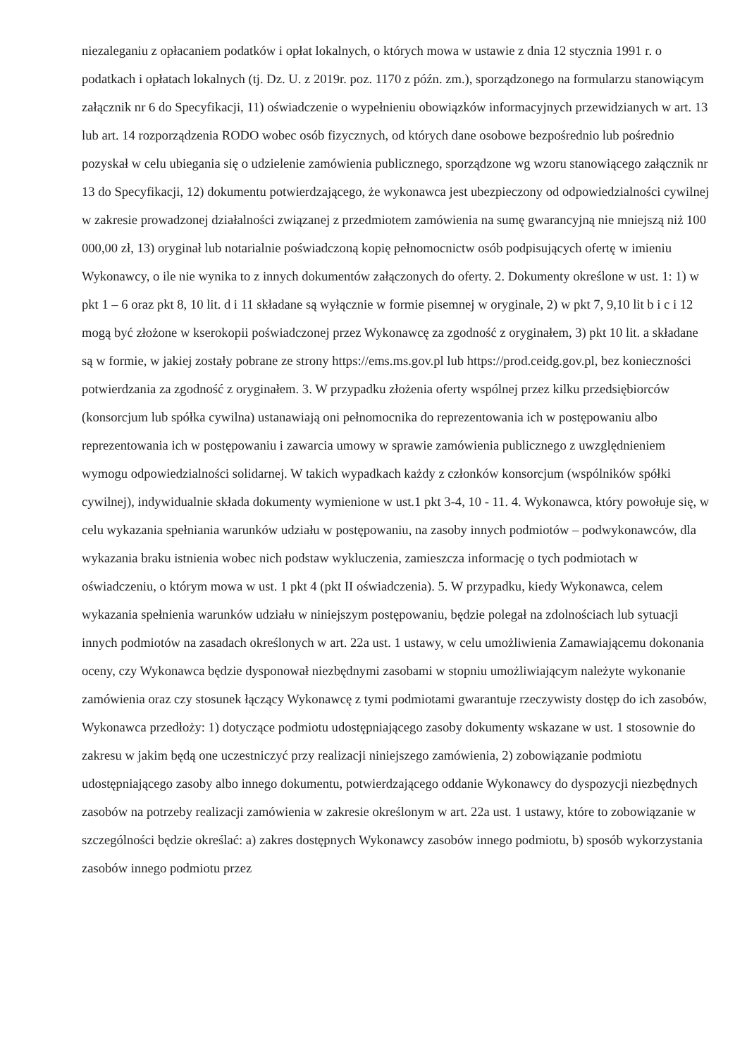niezaleganiu z opłacaniem podatków i opłat lokalnych, o których mowa w ustawie z dnia 12 stycznia 1991 r. o podatkach i opłatach lokalnych (tj. Dz. U. z 2019r. poz. 1170 z późn. zm.), sporządzonego na formularzu stanowiącym załącznik nr 6 do Specyfikacji, 11) oświadczenie o wypełnieniu obowiązków informacyjnych przewidzianych w art. 13 lub art. 14 rozporządzenia RODO wobec osób fizycznych, od których dane osobowe bezpośrednio lub pośrednio pozyskał w celu ubiegania się o udzielenie zamówienia publicznego, sporządzone wg wzoru stanowiącego załącznik nr 13 do Specyfikacji, 12) dokumentu potwierdzającego, że wykonawca jest ubezpieczony od odpowiedzialności cywilnej w zakresie prowadzonej działalności związanej z przedmiotem zamówienia na sumę gwarancyjną nie mniejszą niż 100 000,00 zł, 13) oryginał lub notarialnie poświadczoną kopię pełnomocnictw osób podpisujących ofertę w imieniu Wykonawcy, o ile nie wynika to z innych dokumentów załączonych do oferty. 2. Dokumenty określone w ust. 1: 1) w pkt 1 – 6 oraz pkt 8, 10 lit. d i 11 składane są wyłącznie w formie pisemnej w oryginale, 2) w pkt 7, 9,10 lit b i c i 12 mogą być złożone w kserokopii poświadczonej przez Wykonawcę za zgodność z oryginałem, 3) pkt 10 lit. a składane są w formie, w jakiej zostały pobrane ze strony https://ems.ms.gov.pl lub https://prod.ceidg.gov.pl, bez konieczności potwierdzania za zgodność z oryginałem. 3. W przypadku złożenia oferty wspólnej przez kilku przedsiębiorców (konsorcjum lub spółka cywilna) ustanawiają oni pełnomocnika do reprezentowania ich w postępowaniu albo reprezentowania ich w postępowaniu i zawarcia umowy w sprawie zamówienia publicznego z uwzględnieniem wymogu odpowiedzialności solidarnej. W takich wypadkach każdy z członków konsorcjum (wspólników spółki cywilnej), indywidualnie składa dokumenty wymienione w ust.1 pkt 3-4, 10 - 11. 4. Wykonawca, który powołuje się, w celu wykazania spełniania warunków udziału w postępowaniu, na zasoby innych podmiotów – podwykonawców, dla wykazania braku istnienia wobec nich podstaw wykluczenia, zamieszcza informację o tych podmiotach w oświadczeniu, o którym mowa w ust. 1 pkt 4 (pkt II oświadczenia). 5. W przypadku, kiedy Wykonawca, celem wykazania spełnienia warunków udziału w niniejszym postępowaniu, będzie polegał na zdolnościach lub sytuacji innych podmiotów na zasadach określonych w art. 22a ust. 1 ustawy, w celu umożliwienia Zamawiającemu dokonania oceny, czy Wykonawca będzie dysponował niezbędnymi zasobami w stopniu umożliwiającym należyte wykonanie zamówienia oraz czy stosunek łączący Wykonawcę z tymi podmiotami gwarantuje rzeczywisty dostęp do ich zasobów, Wykonawca przedłoży: 1) dotyczące podmiotu udostępniającego zasoby dokumenty wskazane w ust. 1 stosownie do zakresu w jakim będą one uczestniczyć przy realizacji niniejszego zamówienia, 2) zobowiązanie podmiotu udostępniającego zasoby albo innego dokumentu, potwierdzającego oddanie Wykonawcy do dyspozycji niezbędnych zasobów na potrzeby realizacji zamówienia w zakresie określonym w art. 22a ust. 1 ustawy, które to zobowiązanie w szczególności będzie określać: a) zakres dostępnych Wykonawcy zasobów innego podmiotu, b) sposób wykorzystania zasobów innego podmiotu przez